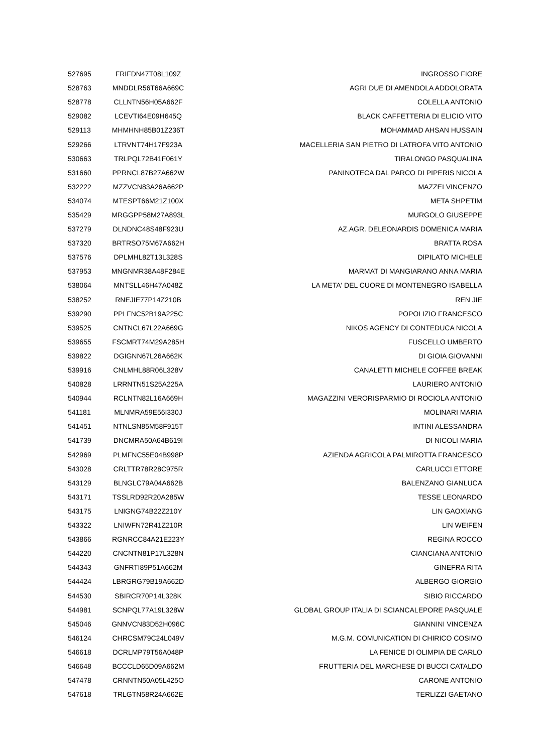| 527695 | FRIFDN47T08L109Z | INGROSSO FIORE |
| 528763 | MNDDLR56T66A669C | AGRI DUE DI AMENDOLA ADDOLORATA |
| 528778 | CLLNTN56H05A662F | COLELLA ANTONIO |
| 529082 | LCEVTI64E09H645Q | BLACK CAFFETTERIA DI ELICIO VITO |
| 529113 | MHMHNH85B01Z236T | MOHAMMAD AHSAN HUSSAIN |
| 529266 | LTRVNT74H17F923A | MACELLERIA SAN PIETRO DI LATROFA VITO ANTONIO |
| 530663 | TRLPQL72B41F061Y | TIRALONGO PASQUALINA |
| 531660 | PPRNCL87B27A662W | PANINOTECA DAL PARCO DI PIPERIS NICOLA |
| 532222 | MZZVCN83A26A662P | MAZZEI VINCENZO |
| 534074 | MTESPT66M21Z100X | META SHPETIM |
| 535429 | MRGGPP58M27A893L | MURGOLO GIUSEPPE |
| 537279 | DLNDNC48S48F923U | AZ.AGR. DELEONARDIS DOMENICA MARIA |
| 537320 | BRTRSO75M67A662H | BRATTA ROSA |
| 537576 | DPLMHL82T13L328S | DIPILATO MICHELE |
| 537953 | MNGNMR38A48F284E | MARMAT DI MANGIARANO ANNA MARIA |
| 538064 | MNTSLL46H47A048Z | LA META' DEL CUORE DI MONTENEGRO ISABELLA |
| 538252 | RNEJIE77P14Z210B | REN JIE |
| 539290 | PPLFNC52B19A225C | POPOLIZIO FRANCESCO |
| 539525 | CNTNCL67L22A669G | NIKOS AGENCY DI CONTEDUCA NICOLA |
| 539655 | FSCMRT74M29A285H | FUSCELLO UMBERTO |
| 539822 | DGIGNN67L26A662K | DI GIOIA GIOVANNI |
| 539916 | CNLMHL88R06L328V | CANALETTI MICHELE COFFEE BREAK |
| 540828 | LRRNTN51S25A225A | LAURIERO ANTONIO |
| 540944 | RCLNTN82L16A669H | MAGAZZINI VERORISPARMIO DI ROCIOLA ANTONIO |
| 541181 | MLNMRA59E56I330J | MOLINARI MARIA |
| 541451 | NTNLSN85M58F915T | INTINI ALESSANDRA |
| 541739 | DNCMRA50A64B619I | DI NICOLI MARIA |
| 542969 | PLMFNC55E04B998P | AZIENDA AGRICOLA PALMIROTTA FRANCESCO |
| 543028 | CRLTTR78R28C975R | CARLUCCI ETTORE |
| 543129 | BLNGLC79A04A662B | BALENZANO GIANLUCA |
| 543171 | TSSLRD92R20A285W | TESSE LEONARDO |
| 543175 | LNIGNG74B22Z210Y | LIN GAOXIANG |
| 543322 | LNIWFN72R41Z210R | LIN WEIFEN |
| 543866 | RGNRCC84A21E223Y | REGINA ROCCO |
| 544220 | CNCNTN81P17L328N | CIANCIANA ANTONIO |
| 544343 | GNFRTI89P51A662M | GINEFRA RITA |
| 544424 | LBRGRG79B19A662D | ALBERGO GIORGIO |
| 544530 | SBIRCR70P14L328K | SIBIO RICCARDO |
| 544981 | SCNPQL77A19L328W | GLOBAL GROUP ITALIA DI SCIANCALEPORE PASQUALE |
| 545046 | GNNVCN83D52H096C | GIANNINI VINCENZA |
| 546124 | CHRCSM79C24L049V | M.G.M. COMUNICATION DI CHIRICO COSIMO |
| 546618 | DCRLMP79T56A048P | LA FENICE DI OLIMPIA DE CARLO |
| 546648 | BCCCLD65D09A662M | FRUTTERIA DEL MARCHESE DI BUCCI CATALDO |
| 547478 | CRNNTN50A05L425O | CARONE ANTONIO |
| 547618 | TRLGTN58R24A662E | TERLIZZI GAETANO |